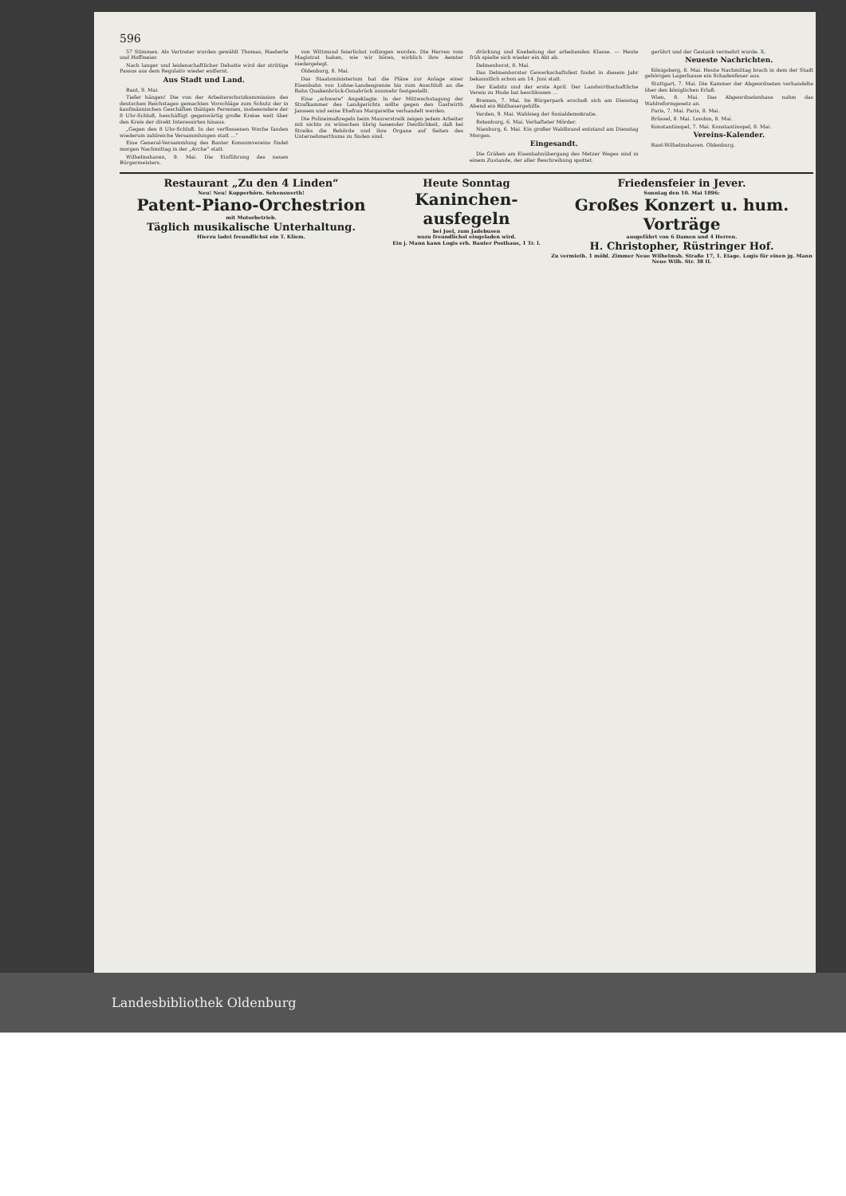596
57 Stimmen. Als Vertreter wurden gewählt Thomas, Haeberle und Hoffmeier.
Nach langer und leidenschaftlicher Debatte wird der strittige Passus aus dem Regulativ wieder entfernt.
Aus Stadt und Land.
Bant, 9. Mai.
Tiefer hängen! Die von der Arbeiterschutzkommission des deutschen Reichstages gemachten Vorschläge zum Schutz der in kaufmännischen Geschäften thätigen Personen, insbesondere der 8 Uhr-Schluß, beschäftigt gegenwärtig große Kreise weit über den Kreis der direkt Interessirten hinaus.
„Gegen den 8 Uhr-Schluß. In der verflossenen Woche fanden wiederum zahlreiche Versammlungen statt ...“
Eine General-Versammlung des Banter Konsumvereins findet morgen Nachmittag in der „Arche“ statt.
Wilhelmshaven, 9. Mai. Die Einführung des neuen Bürgermeisters.
von Wittmund feierlichst vollzogen worden. Die Herren vom Magistrat haben, wie wir hören, wirklich ihre Aemter niedergelegt.
Oldenburg, 8. Mai.
Das Staatsministerium hat die Pläne zur Anlage einer Eisenbahn von Lohne-Landesgrenze bis zum Anschluß an die Bahn Quakenbrück-Osnabrück nunmehr festgestellt.
Eine „schwere“ Angeklagte. In der Mittwochstagung der Strafkammer des Landgerichts sollte gegen den Gastwirth Janssen und seine Ehefrau Margarethe verhandelt werden.
Die Polizeimaßregeln beim Maurerstreik zeigen jedem Arbeiter mit nichts zu wünschen übrig lassender Deutlichkeit, daß bei Streiks die Behörde und ihre Organe auf Seiten des Unternehmerthums zu finden sind.
drückung und Knebelung der arbeitenden Klasse. — Heute früh spielte sich wieder ein Akt ab.
Delmenhorst, 8. Mai.
Das Delmenhorster Gewerkschaftsfest findet in diesem Jahr bekanntlich schon am 14. Juni statt.
Der Kiebitz und der erste April. Der Landwirthschaftliche Verein zu Hude hat beschlossen ...
Bremen, 7. Mai. Im Bürgerpark erschoß sich am Dienstag Abend ein Bildhauergehilfe.
Verden, 9. Mai. Wahlsieg der Sozialdemokratie.
Rotenburg, 6. Mai. Verhafteter Mörder.
Nienburg, 6. Mai. Ein großer Waldbrand entstand am Dienstag Morgen.
Eingesandt.
Die Gräben am Eisenbahnübergang des Metzer Weges sind in einem Zustande, der aller Beschreibung spottet.
gerührt und der Gestank vermehrt wurde. X.
Neueste Nachrichten.
Königsberg, 8. Mai. Heute Nachmittag brach in dem der Stadt gehörigen Lagerhause ein Schadenfeuer aus.
Stuttgart, 7. Mai. Die Kammer der Abgeordneten verhandelte über den königlichen Erlaß.
Wien, 8. Mai. Das Abgeordnetenhaus nahm das Wahlreformgesetz an.
Paris, 7. Mai. Paris, 8. Mai.
Brüssel, 8. Mai. London, 8. Mai.
Konstantinopel, 7. Mai. Konstantinopel, 8. Mai.
Vereins-Kalender.
Bant-Wilhelmshaven. Oldenburg.
Restaurant „Zu den 4 Linden“
Neu! Neu! Kopperhörn. Sehenswerth!
Patent-Piano-Orchestrion
mit Motorbetrieb.
Täglich musikalische Unterhaltung.
Hierzu ladet freundlichst ein T. Kliem.
Heute Sonntag
Kaninchen-ausfegeln
bei Joel, zum Jadebusen
wozu freundlichst eingeladen wird.
Ein j. Mann kann Logis erh. Banter Posthaus, 1 Tr. l.
Friedensfeier in Jever.
Sonntag den 10. Mai 1896:
Großes Konzert u. hum. Vorträge
ausgeführt von 6 Damen und 4 Herren.
H. Christopher, Rüstringer Hof.
Zu vermieth. 1 möbl. Zimmer Neue Wilhelmsh. Straße 17, 1. Etage. Logis für einen jg. Mann Neue Wilh. Str. 38 II.
Landesbibliothek Oldenburg